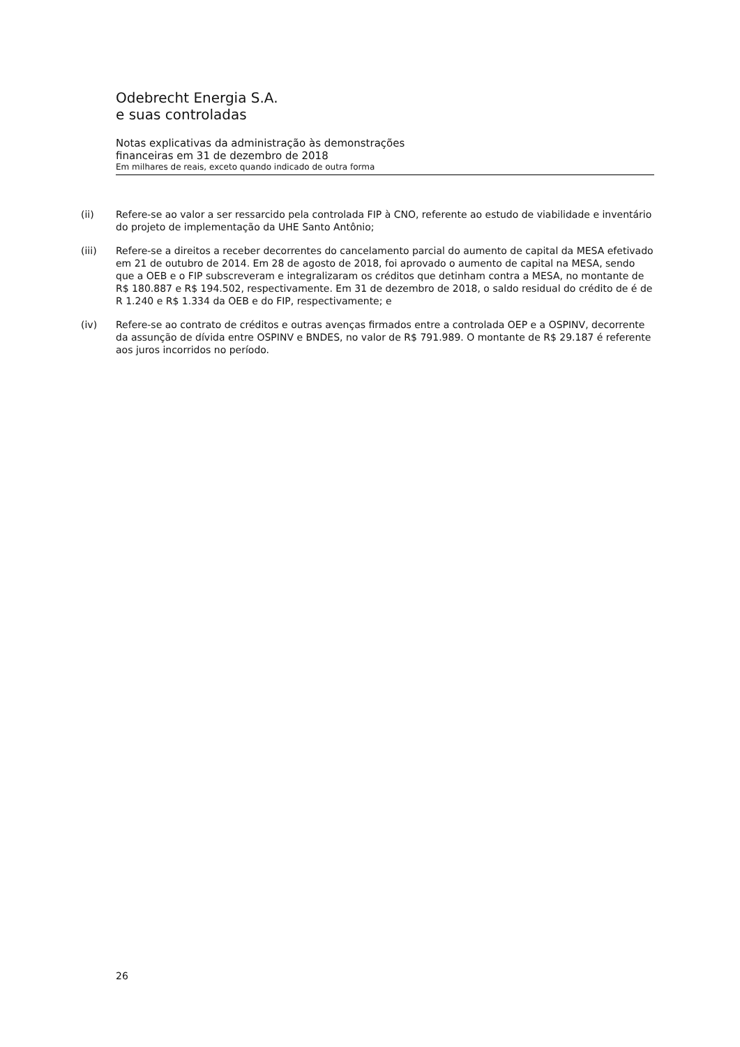Odebrecht Energia S.A.
e suas controladas
Notas explicativas da administração às demonstrações
financeiras em 31 de dezembro de 2018
Em milhares de reais, exceto quando indicado de outra forma
(ii) Refere-se ao valor a ser ressarcido pela controlada FIP à CNO, referente ao estudo de viabilidade e inventário do projeto de implementação da UHE Santo Antônio;
(iii) Refere-se a direitos a receber decorrentes do cancelamento parcial do aumento de capital da MESA efetivado em 21 de outubro de 2014. Em 28 de agosto de 2018, foi aprovado o aumento de capital na MESA, sendo que a OEB e o FIP subscreveram e integralizaram os créditos que detinham contra a MESA, no montante de R$ 180.887 e R$ 194.502, respectivamente. Em 31 de dezembro de 2018, o saldo residual do crédito de é de R 1.240 e R$ 1.334 da OEB e do FIP, respectivamente; e
(iv) Refere-se ao contrato de créditos e outras avenças firmados entre a controlada OEP e a OSPINV, decorrente da assunção de dívida entre OSPINV e BNDES, no valor de R$ 791.989. O montante de R$ 29.187 é referente aos juros incorridos no período.
26